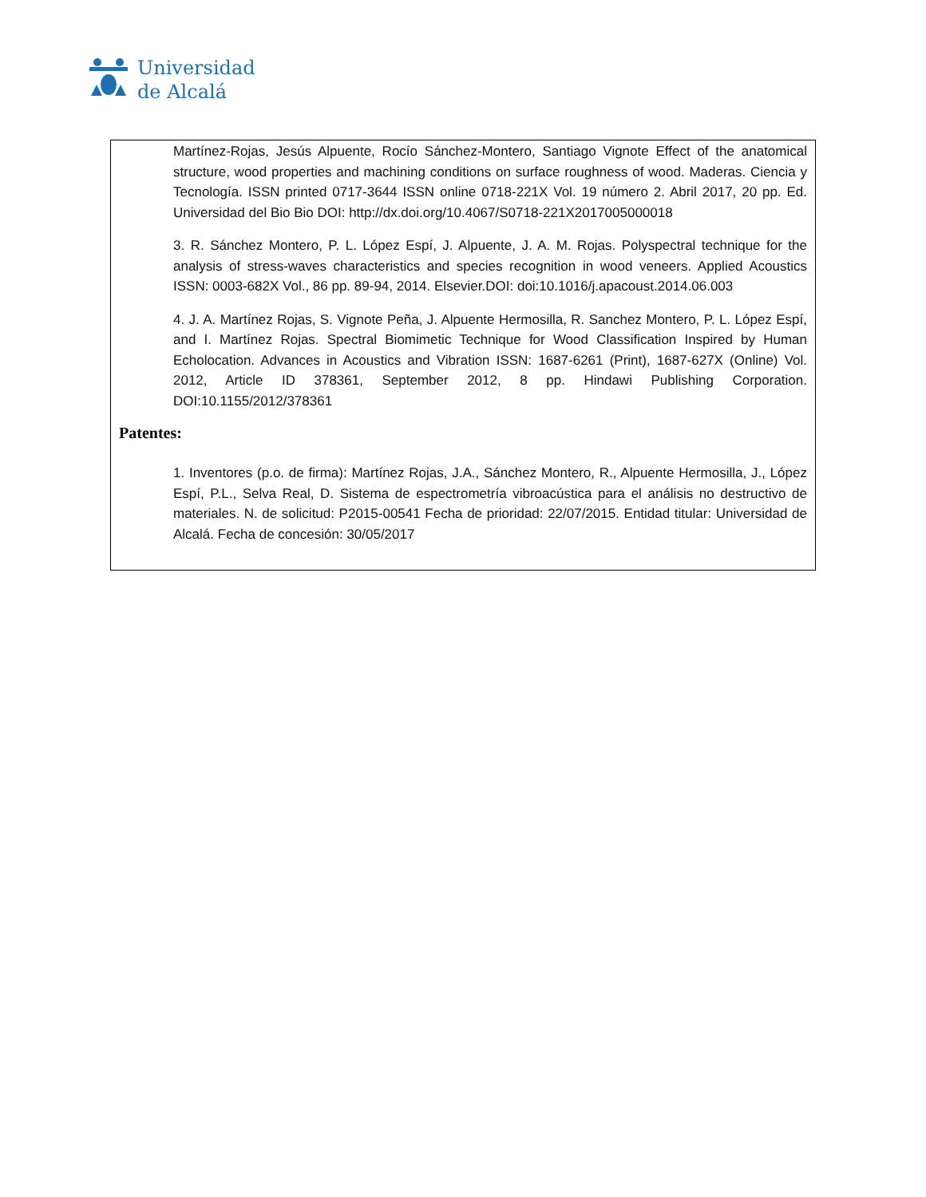Universidad
de Alcalá
Martínez-Rojas, Jesús Alpuente, Rocío Sánchez-Montero, Santiago Vignote Effect of the anatomical structure, wood properties and machining conditions on surface roughness of wood. Maderas. Ciencia y Tecnología. ISSN printed 0717-3644 ISSN online 0718-221X Vol. 19 número 2. Abril 2017, 20 pp. Ed. Universidad del Bio Bio DOI: http://dx.doi.org/10.4067/S0718-221X2017005000018
3. R. Sánchez Montero, P. L. López Espí, J. Alpuente, J. A. M. Rojas. Polyspectral technique for the analysis of stress-waves characteristics and species recognition in wood veneers. Applied Acoustics ISSN: 0003-682X Vol., 86 pp. 89-94, 2014. Elsevier.DOI: doi:10.1016/j.apacoust.2014.06.003
4. J. A. Martínez Rojas, S. Vignote Peña, J. Alpuente Hermosilla, R. Sanchez Montero, P. L. López Espí, and I. Martínez Rojas. Spectral Biomimetic Technique for Wood Classification Inspired by Human Echolocation. Advances in Acoustics and Vibration ISSN: 1687-6261 (Print), 1687-627X (Online) Vol. 2012, Article ID 378361, September 2012, 8 pp. Hindawi Publishing Corporation. DOI:10.1155/2012/378361
Patentes:
1. Inventores (p.o. de firma): Martínez Rojas, J.A., Sánchez Montero, R., Alpuente Hermosilla, J., López Espí, P.L., Selva Real, D. Sistema de espectrometría vibroacústica para el análisis no destructivo de materiales. N. de solicitud: P2015-00541 Fecha de prioridad: 22/07/2015. Entidad titular: Universidad de Alcalá. Fecha de concesión: 30/05/2017